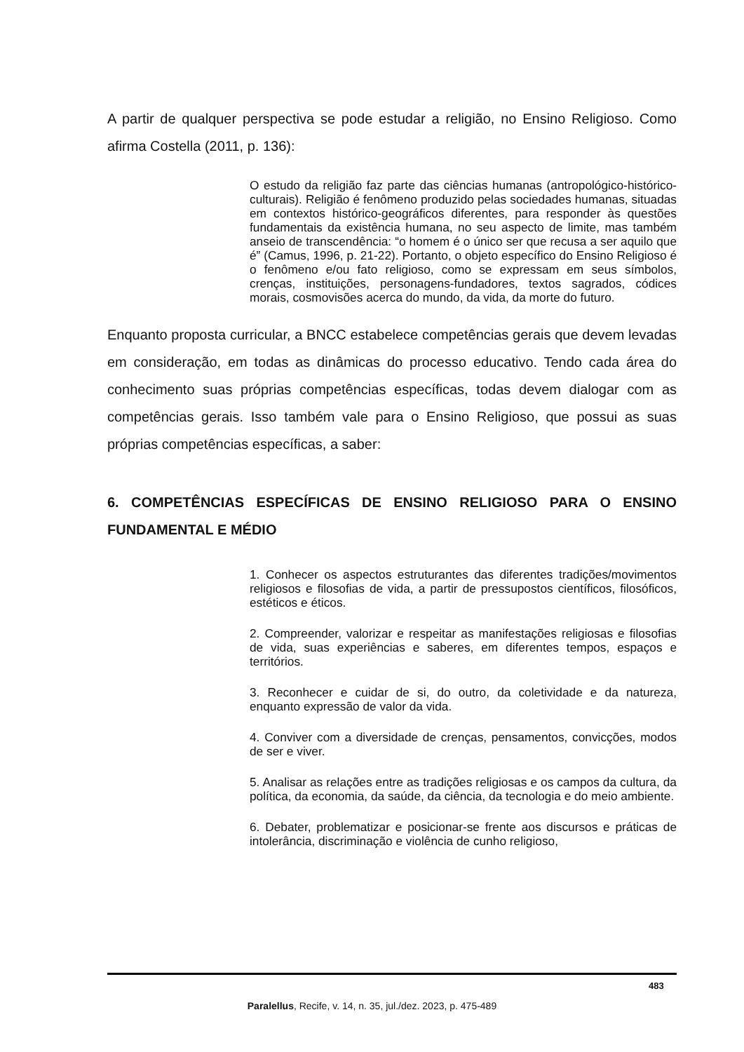A partir de qualquer perspectiva se pode estudar a religião, no Ensino Religioso. Como afirma Costella (2011, p. 136):
O estudo da religião faz parte das ciências humanas (antropológico-histórico-culturais). Religião é fenômeno produzido pelas sociedades humanas, situadas em contextos histórico-geográficos diferentes, para responder às questões fundamentais da existência humana, no seu aspecto de limite, mas também anseio de transcendência: “o homem é o único ser que recusa a ser aquilo que é” (Camus, 1996, p. 21-22). Portanto, o objeto específico do Ensino Religioso é o fenômeno e/ou fato religioso, como se expressam em seus símbolos, crenças, instituições, personagens-fundadores, textos sagrados, códices morais, cosmovisões acerca do mundo, da vida, da morte do futuro.
Enquanto proposta curricular, a BNCC estabelece competências gerais que devem levadas em consideração, em todas as dinâmicas do processo educativo. Tendo cada área do conhecimento suas próprias competências específicas, todas devem dialogar com as competências gerais. Isso também vale para o Ensino Religioso, que possui as suas próprias competências específicas, a saber:
6. COMPETÊNCIAS ESPECÍFICAS DE ENSINO RELIGIOSO PARA O ENSINO FUNDAMENTAL E MÉDIO
1. Conhecer os aspectos estruturantes das diferentes tradições/movimentos religiosos e filosofias de vida, a partir de pressupostos científicos, filosóficos, estéticos e éticos.
2. Compreender, valorizar e respeitar as manifestações religiosas e filosofias de vida, suas experiências e saberes, em diferentes tempos, espaços e territórios.
3. Reconhecer e cuidar de si, do outro, da coletividade e da natureza, enquanto expressão de valor da vida.
4. Conviver com a diversidade de crenças, pensamentos, convicções, modos de ser e viver.
5. Analisar as relações entre as tradições religiosas e os campos da cultura, da política, da economia, da saúde, da ciência, da tecnologia e do meio ambiente.
6. Debater, problematizar e posicionar-se frente aos discursos e práticas de intolerância, discriminação e violência de cunho religioso,
483
Paralellus, Recife, v. 14, n. 35, jul./dez. 2023, p. 475-489